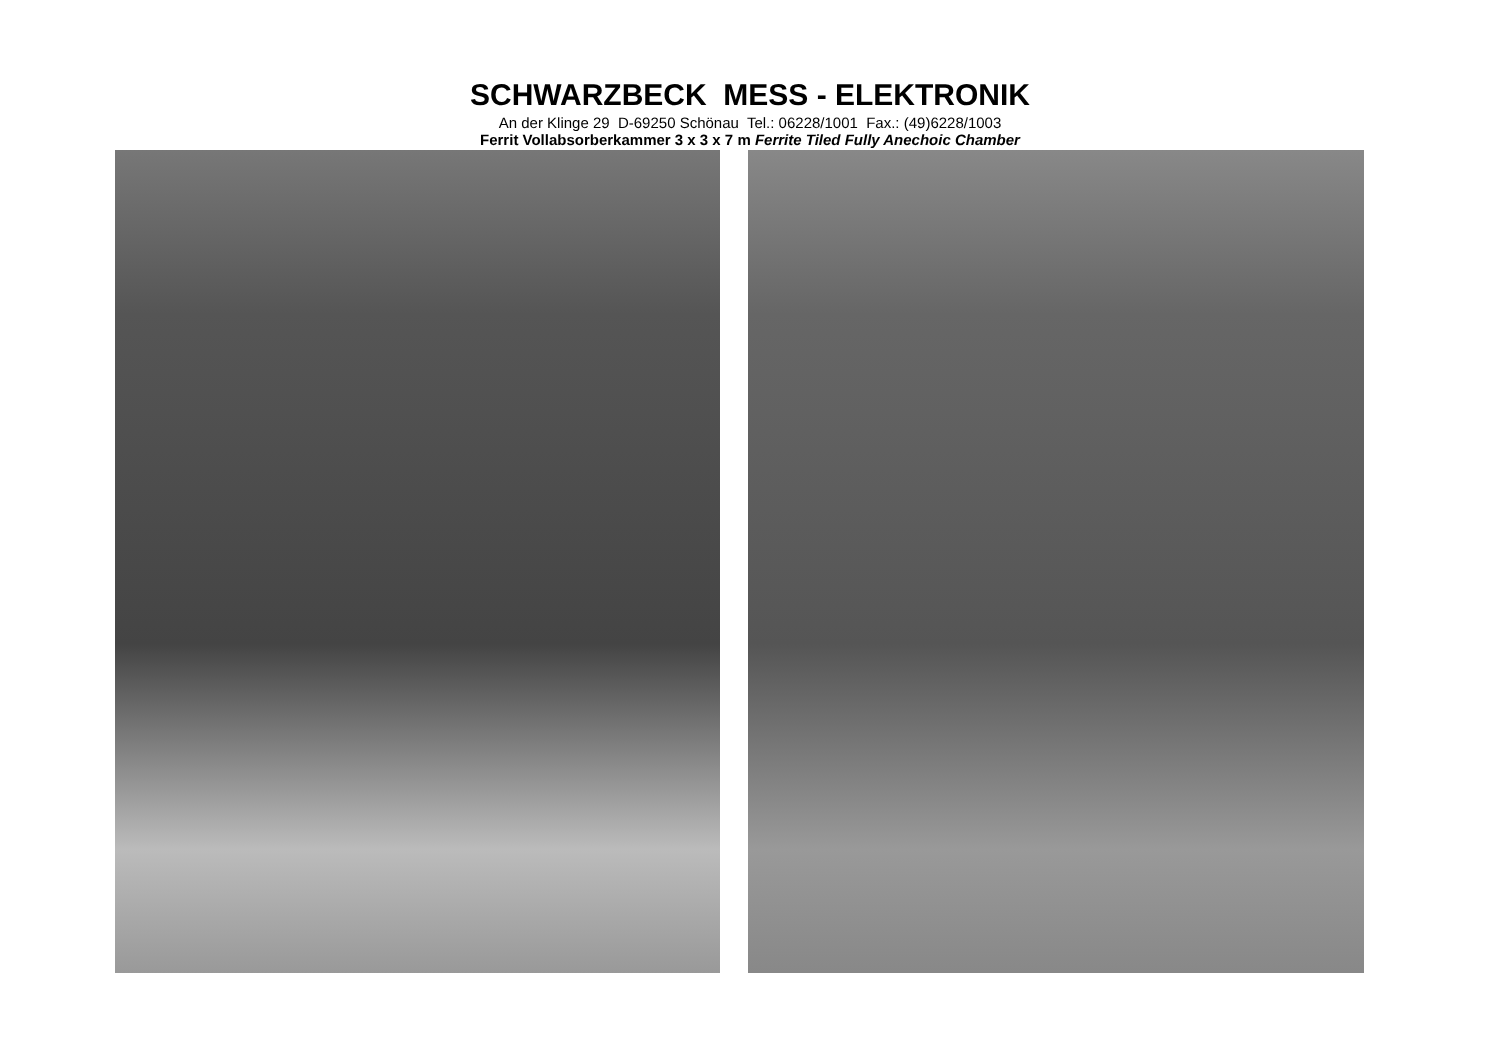SCHWARZBECK MESS - ELEKTRONIK
An der Klinge 29 D-69250 Schönau Tel.: 06228/1001 Fax.: (49)6228/1003
Ferrit Vollabsorberkammer 3 x 3 x 7 m Ferrite Tiled Fully Anechoic Chamber